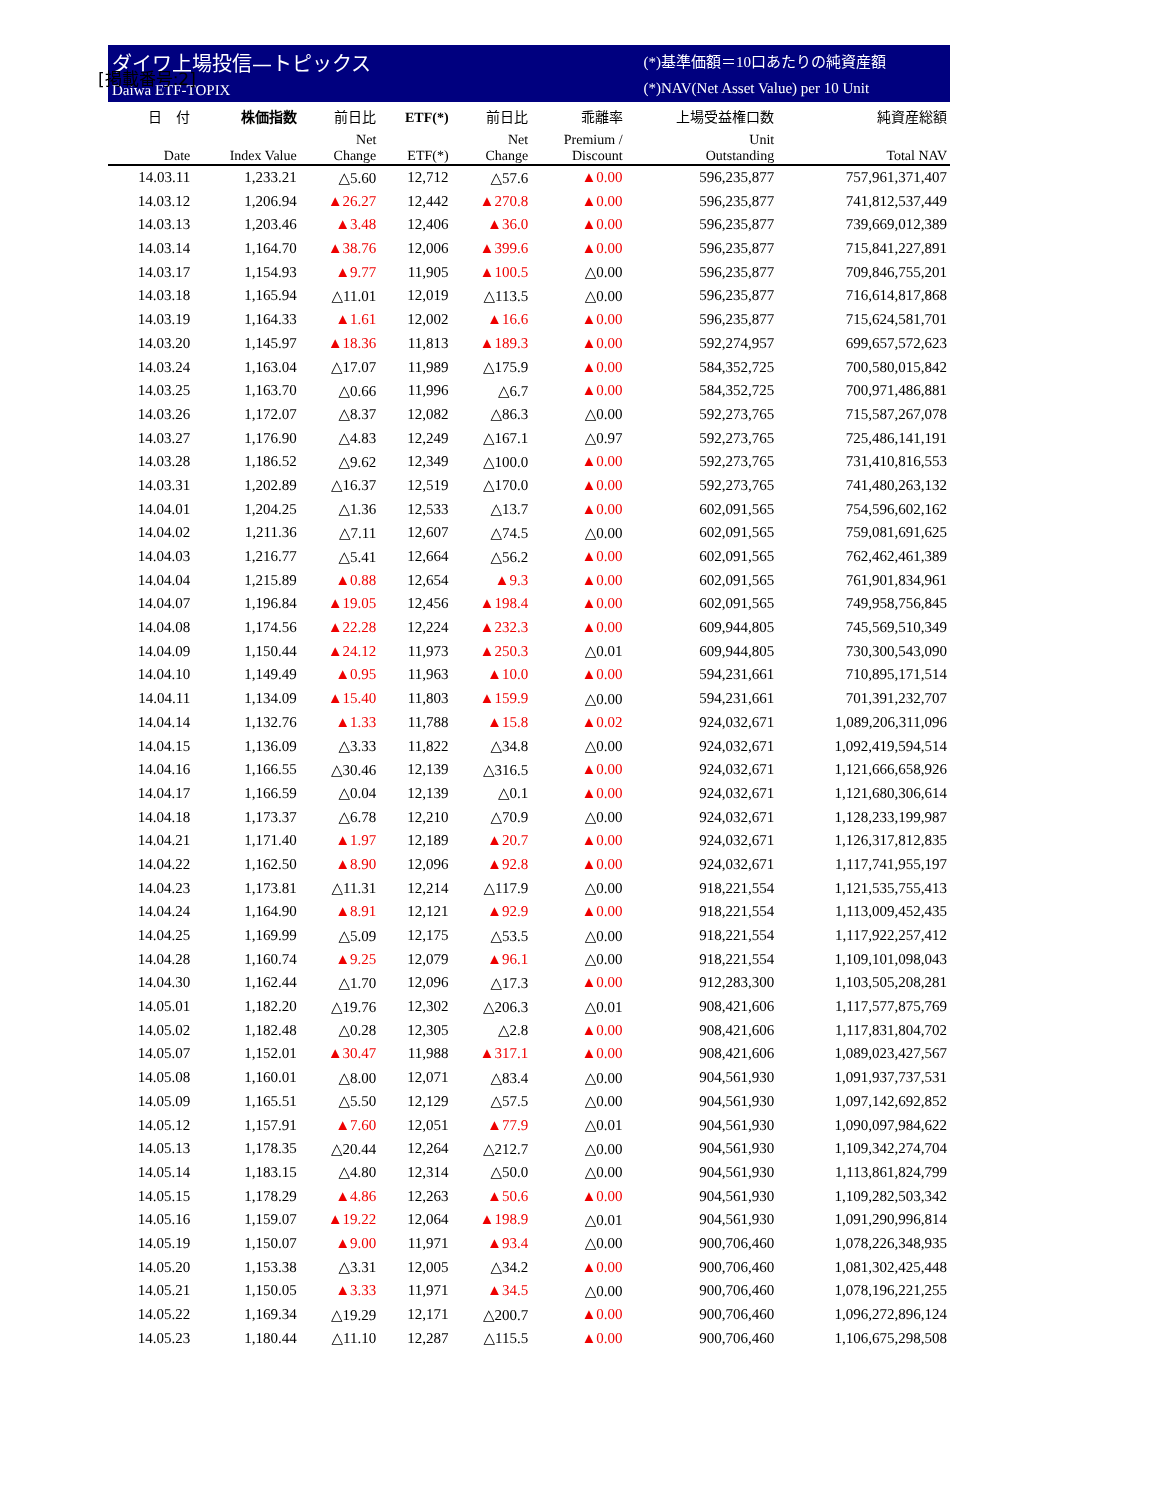[掲載番号:2]
ダイワ上場投信—トピックス
Daiwa ETF-TOPIX
(*)基準価額＝10口あたりの純資産額
(*)NAV(Net Asset Value) per 10 Unit
| 日 付 | 株価指数 | 前日比 | ETF(*) | 前日比 | 乖離率 | 上場受益権口数 | 純資産総額 |
| --- | --- | --- | --- | --- | --- | --- | --- |
| Date | Index Value | Net Change | ETF(*) | Net Change | Premium / Discount | Unit Outstanding | Total NAV |
| 14.03.11 | 1,233.21 | △5.60 | 12,712 | △57.6 | ▲0.00 | 596,235,877 | 757,961,371,407 |
| 14.03.12 | 1,206.94 | ▲26.27 | 12,442 | ▲270.8 | ▲0.00 | 596,235,877 | 741,812,537,449 |
| 14.03.13 | 1,203.46 | ▲3.48 | 12,406 | ▲36.0 | ▲0.00 | 596,235,877 | 739,669,012,389 |
| 14.03.14 | 1,164.70 | ▲38.76 | 12,006 | ▲399.6 | ▲0.00 | 596,235,877 | 715,841,227,891 |
| 14.03.17 | 1,154.93 | ▲9.77 | 11,905 | ▲100.5 | △0.00 | 596,235,877 | 709,846,755,201 |
| 14.03.18 | 1,165.94 | △11.01 | 12,019 | △113.5 | △0.00 | 596,235,877 | 716,614,817,868 |
| 14.03.19 | 1,164.33 | ▲1.61 | 12,002 | ▲16.6 | ▲0.00 | 596,235,877 | 715,624,581,701 |
| 14.03.20 | 1,145.97 | ▲18.36 | 11,813 | ▲189.3 | ▲0.00 | 592,274,957 | 699,657,572,623 |
| 14.03.24 | 1,163.04 | △17.07 | 11,989 | △175.9 | ▲0.00 | 584,352,725 | 700,580,015,842 |
| 14.03.25 | 1,163.70 | △0.66 | 11,996 | △6.7 | ▲0.00 | 584,352,725 | 700,971,486,881 |
| 14.03.26 | 1,172.07 | △8.37 | 12,082 | △86.3 | △0.00 | 592,273,765 | 715,587,267,078 |
| 14.03.27 | 1,176.90 | △4.83 | 12,249 | △167.1 | △0.97 | 592,273,765 | 725,486,141,191 |
| 14.03.28 | 1,186.52 | △9.62 | 12,349 | △100.0 | ▲0.00 | 592,273,765 | 731,410,816,553 |
| 14.03.31 | 1,202.89 | △16.37 | 12,519 | △170.0 | ▲0.00 | 592,273,765 | 741,480,263,132 |
| 14.04.01 | 1,204.25 | △1.36 | 12,533 | △13.7 | ▲0.00 | 602,091,565 | 754,596,602,162 |
| 14.04.02 | 1,211.36 | △7.11 | 12,607 | △74.5 | △0.00 | 602,091,565 | 759,081,691,625 |
| 14.04.03 | 1,216.77 | △5.41 | 12,664 | △56.2 | ▲0.00 | 602,091,565 | 762,462,461,389 |
| 14.04.04 | 1,215.89 | ▲0.88 | 12,654 | ▲9.3 | ▲0.00 | 602,091,565 | 761,901,834,961 |
| 14.04.07 | 1,196.84 | ▲19.05 | 12,456 | ▲198.4 | ▲0.00 | 602,091,565 | 749,958,756,845 |
| 14.04.08 | 1,174.56 | ▲22.28 | 12,224 | ▲232.3 | ▲0.00 | 609,944,805 | 745,569,510,349 |
| 14.04.09 | 1,150.44 | ▲24.12 | 11,973 | ▲250.3 | △0.01 | 609,944,805 | 730,300,543,090 |
| 14.04.10 | 1,149.49 | ▲0.95 | 11,963 | ▲10.0 | ▲0.00 | 594,231,661 | 710,895,171,514 |
| 14.04.11 | 1,134.09 | ▲15.40 | 11,803 | ▲159.9 | △0.00 | 594,231,661 | 701,391,232,707 |
| 14.04.14 | 1,132.76 | ▲1.33 | 11,788 | ▲15.8 | ▲0.02 | 924,032,671 | 1,089,206,311,096 |
| 14.04.15 | 1,136.09 | △3.33 | 11,822 | △34.8 | △0.00 | 924,032,671 | 1,092,419,594,514 |
| 14.04.16 | 1,166.55 | △30.46 | 12,139 | △316.5 | ▲0.00 | 924,032,671 | 1,121,666,658,926 |
| 14.04.17 | 1,166.59 | △0.04 | 12,139 | △0.1 | ▲0.00 | 924,032,671 | 1,121,680,306,614 |
| 14.04.18 | 1,173.37 | △6.78 | 12,210 | △70.9 | △0.00 | 924,032,671 | 1,128,233,199,987 |
| 14.04.21 | 1,171.40 | ▲1.97 | 12,189 | ▲20.7 | ▲0.00 | 924,032,671 | 1,126,317,812,835 |
| 14.04.22 | 1,162.50 | ▲8.90 | 12,096 | ▲92.8 | ▲0.00 | 924,032,671 | 1,117,741,955,197 |
| 14.04.23 | 1,173.81 | △11.31 | 12,214 | △117.9 | △0.00 | 918,221,554 | 1,121,535,755,413 |
| 14.04.24 | 1,164.90 | ▲8.91 | 12,121 | ▲92.9 | ▲0.00 | 918,221,554 | 1,113,009,452,435 |
| 14.04.25 | 1,169.99 | △5.09 | 12,175 | △53.5 | △0.00 | 918,221,554 | 1,117,922,257,412 |
| 14.04.28 | 1,160.74 | ▲9.25 | 12,079 | ▲96.1 | △0.00 | 918,221,554 | 1,109,101,098,043 |
| 14.04.30 | 1,162.44 | △1.70 | 12,096 | △17.3 | ▲0.00 | 912,283,300 | 1,103,505,208,281 |
| 14.05.01 | 1,182.20 | △19.76 | 12,302 | △206.3 | △0.01 | 908,421,606 | 1,117,577,875,769 |
| 14.05.02 | 1,182.48 | △0.28 | 12,305 | △2.8 | ▲0.00 | 908,421,606 | 1,117,831,804,702 |
| 14.05.07 | 1,152.01 | ▲30.47 | 11,988 | ▲317.1 | ▲0.00 | 908,421,606 | 1,089,023,427,567 |
| 14.05.08 | 1,160.01 | △8.00 | 12,071 | △83.4 | △0.00 | 904,561,930 | 1,091,937,737,531 |
| 14.05.09 | 1,165.51 | △5.50 | 12,129 | △57.5 | △0.00 | 904,561,930 | 1,097,142,692,852 |
| 14.05.12 | 1,157.91 | ▲7.60 | 12,051 | ▲77.9 | △0.01 | 904,561,930 | 1,090,097,984,622 |
| 14.05.13 | 1,178.35 | △20.44 | 12,264 | △212.7 | △0.00 | 904,561,930 | 1,109,342,274,704 |
| 14.05.14 | 1,183.15 | △4.80 | 12,314 | △50.0 | △0.00 | 904,561,930 | 1,113,861,824,799 |
| 14.05.15 | 1,178.29 | ▲4.86 | 12,263 | ▲50.6 | ▲0.00 | 904,561,930 | 1,109,282,503,342 |
| 14.05.16 | 1,159.07 | ▲19.22 | 12,064 | ▲198.9 | △0.01 | 904,561,930 | 1,091,290,996,814 |
| 14.05.19 | 1,150.07 | ▲9.00 | 11,971 | ▲93.4 | △0.00 | 900,706,460 | 1,078,226,348,935 |
| 14.05.20 | 1,153.38 | △3.31 | 12,005 | △34.2 | ▲0.00 | 900,706,460 | 1,081,302,425,448 |
| 14.05.21 | 1,150.05 | ▲3.33 | 11,971 | ▲34.5 | △0.00 | 900,706,460 | 1,078,196,221,255 |
| 14.05.22 | 1,169.34 | △19.29 | 12,171 | △200.7 | ▲0.00 | 900,706,460 | 1,096,272,896,124 |
| 14.05.23 | 1,180.44 | △11.10 | 12,287 | △115.5 | ▲0.00 | 900,706,460 | 1,106,675,298,508 |